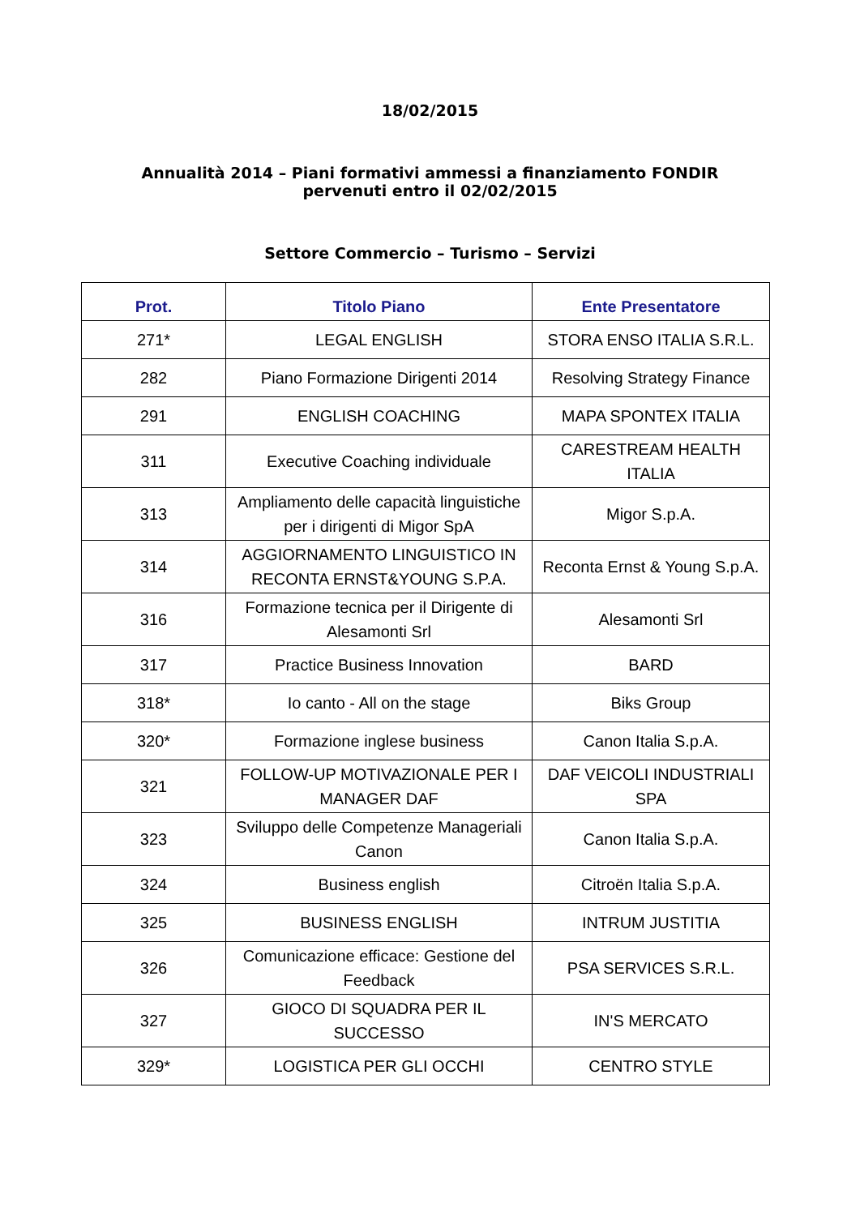18/02/2015
Annualità 2014 – Piani formativi ammessi a finanziamento FONDIR
pervenuti entro il 02/02/2015
Settore Commercio – Turismo – Servizi
| Prot. | Titolo Piano | Ente Presentatore |
| --- | --- | --- |
| 271* | LEGAL ENGLISH | STORA ENSO ITALIA S.R.L. |
| 282 | Piano Formazione Dirigenti 2014 | Resolving Strategy Finance |
| 291 | ENGLISH COACHING | MAPA SPONTEX ITALIA |
| 311 | Executive Coaching individuale | CARESTREAM HEALTH ITALIA |
| 313 | Ampliamento delle capacità linguistiche per i dirigenti di Migor SpA | Migor S.p.A. |
| 314 | AGGIORNAMENTO LINGUISTICO IN RECONTA ERNST&YOUNG S.P.A. | Reconta Ernst & Young S.p.A. |
| 316 | Formazione tecnica per il Dirigente di Alesamonti Srl | Alesamonti Srl |
| 317 | Practice Business Innovation | BARD |
| 318* | Io canto - All on the stage | Biks Group |
| 320* | Formazione inglese business | Canon Italia S.p.A. |
| 321 | FOLLOW-UP MOTIVAZIONALE PER I MANAGER DAF | DAF VEICOLI INDUSTRIALI SPA |
| 323 | Sviluppo delle Competenze Manageriali Canon | Canon Italia S.p.A. |
| 324 | Business english | Citroën Italia S.p.A. |
| 325 | BUSINESS ENGLISH | INTRUM JUSTITIA |
| 326 | Comunicazione efficace: Gestione del Feedback | PSA SERVICES S.R.L. |
| 327 | GIOCO DI SQUADRA PER IL SUCCESSO | IN'S MERCATO |
| 329* | LOGISTICA PER GLI OCCHI | CENTRO STYLE |